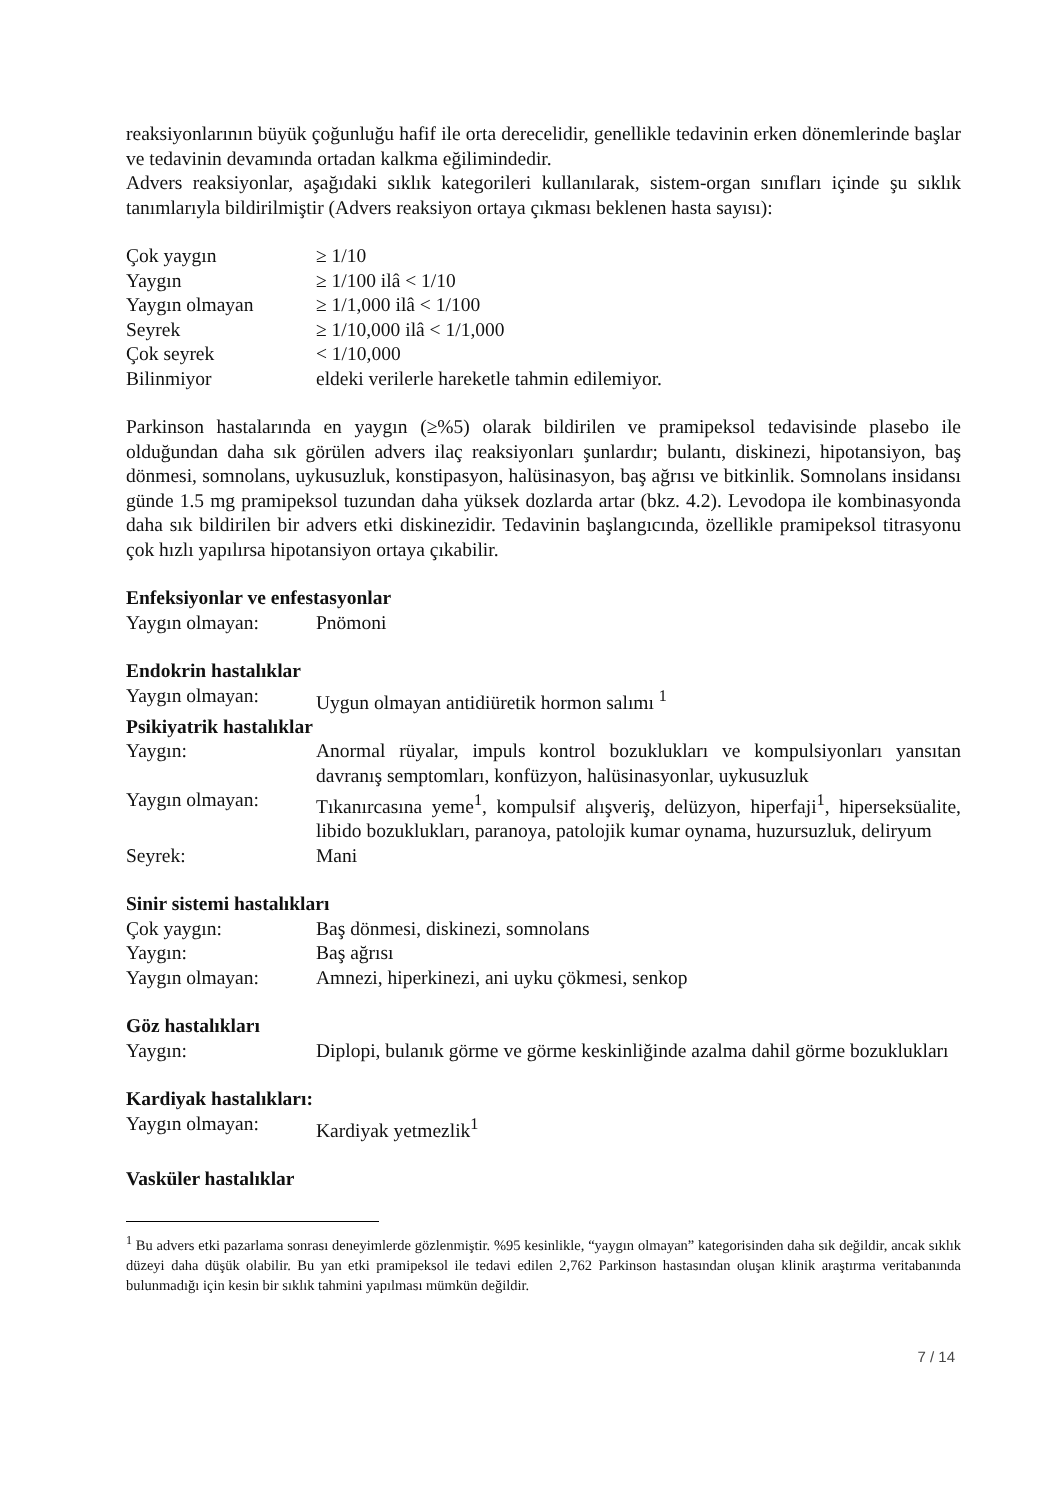reaksiyonlarının büyük çoğunluğu hafif ile orta derecelidir, genellikle tedavinin erken dönemlerinde başlar ve tedavinin devamında ortadan kalkma eğilimindedir.
Advers reaksiyonlar, aşağıdaki sıklık kategorileri kullanılarak, sistem-organ sınıfları içinde şu sıklık tanımlarıyla bildirilmiştir (Advers reaksiyon ortaya çıkması beklenen hasta sayısı):
Çok yaygın ≥ 1/10
Yaygın ≥ 1/100 ilâ < 1/10
Yaygın olmayan ≥ 1/1,000 ilâ < 1/100
Seyrek ≥ 1/10,000 ilâ < 1/1,000
Çok seyrek < 1/10,000
Bilinmiyor eldeki verilerle hareketle tahmin edilemiyor.
Parkinson hastalarında en yaygın (≥%5) olarak bildirilen ve pramipeksol tedavisinde plasebo ile olduğundan daha sık görülen advers ilaç reaksiyonları şunlardır; bulantı, diskinezi, hipotansiyon, baş dönmesi, somnolans, uykusuzluk, konstipasyon, halüsinasyon, baş ağrısı ve bitkinlik. Somnolans insidansı günde 1.5 mg pramipeksol tuzundan daha yüksek dozlarda artar (bkz. 4.2). Levodopa ile kombinasyonda daha sık bildirilen bir advers etki diskinezidir. Tedavinin başlangıcında, özellikle pramipeksol titrasyonu çok hızlı yapılırsa hipotansiyon ortaya çıkabilir.
Enfeksiyonlar ve enfestasyonlar
Yaygın olmayan: Pnömoni
Endokrin hastalıklar
Yaygın olmayan: Uygun olmayan antidiüretik hormon salımı <sup>1</sup>
Psikiyatrik hastalıklar
Yaygın: Anormal rüyalar, impuls kontrol bozuklukları ve kompulsiyonları yansıtan davranış semptomları, konfüzyon, halüsinasyonlar, uykusuzluk
Yaygın olmayan: Tıkanırcasına yeme<sup>1</sup>, kompulsif alışveriş, delüzyon, hiperfaji<sup>1</sup>, hiperseksüalite, libido bozuklukları, paranoya, patolojik kumar oynama, huzursuzluk, deliryum
Seyrek: Mani
Sinir sistemi hastalıkları
Çok yaygın: Baş dönmesi, diskinezi, somnolans
Yaygın: Baş ağrısı
Yaygın olmayan: Amnezi, hiperkinezi, ani uyku çökmesi, senkop
Göz hastalıkları
Yaygın: Diplopi, bulanık görme ve görme keskinliğinde azalma dahil görme bozuklukları
Kardiyak hastalıkları:
Yaygın olmayan: Kardiyak yetmezlik<sup>1</sup>
Vasküler hastalıklar
<sup>1</sup> Bu advers etki pazarlama sonrası deneyimlerde gözlenmiştir. %95 kesinlikle, “yaygın olmayan” kategorisinden daha sık değildir, ancak sıklık düzeyi daha düşük olabilir. Bu yan etki pramipeksol ile tedavi edilen 2,762 Parkinson hastasından oluşan klinik araştırma veritabanında bulunmadığı için kesin bir sıklık tahmini yapılması mümkün değildir.
7 / 14